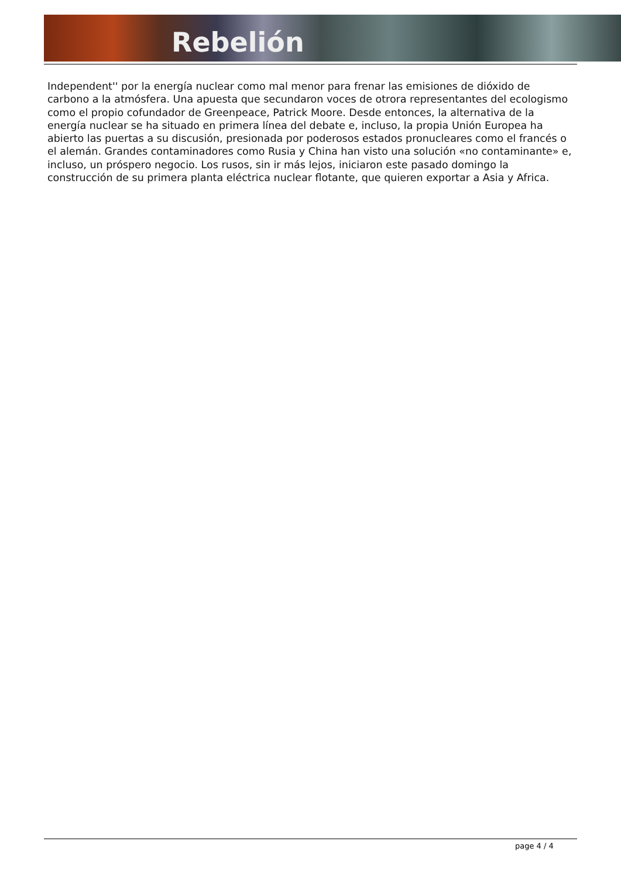Rebelión
Independent'' por la energía nuclear como mal menor para frenar las emisiones de dióxido de carbono a la atmósfera. Una apuesta que secundaron voces de otrora representantes del ecologismo como el propio cofundador de Greenpeace, Patrick Moore. Desde entonces, la alternativa de la energía nuclear se ha situado en primera línea del debate e, incluso, la propia Unión Europea ha abierto las puertas a su discusión, presionada por poderosos estados pronucleares como el francés o el alemán. Grandes contaminadores como Rusia y China han visto una solución «no contaminante» e, incluso, un próspero negocio. Los rusos, sin ir más lejos, iniciaron este pasado domingo la construcción de su primera planta eléctrica nuclear flotante, que quieren exportar a Asia y Africa.
page 4 / 4